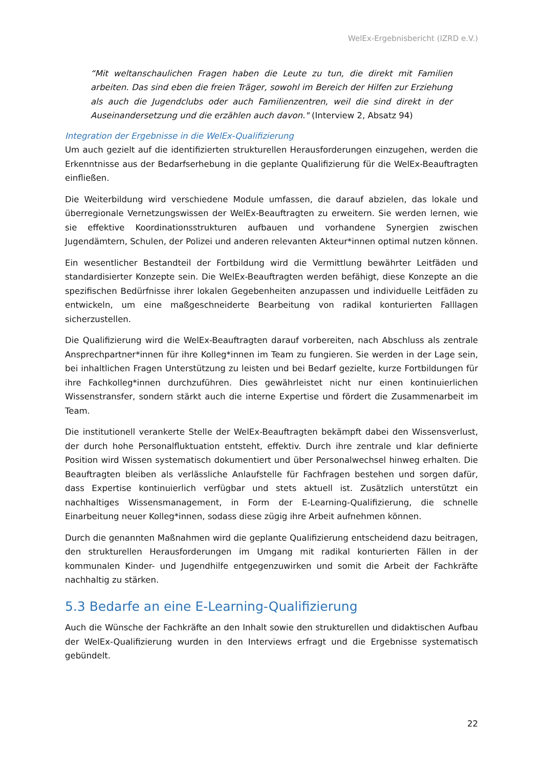WelEx-Ergebnisbericht (IZRD e.V.)
“Mit weltanschaulichen Fragen haben die Leute zu tun, die direkt mit Familien arbeiten. Das sind eben die freien Träger, sowohl im Bereich der Hilfen zur Erziehung als auch die Jugendclubs oder auch Familienzentren, weil die sind direkt in der Auseinandersetzung und die erzählen auch davon." (Interview 2, Absatz 94)
Integration der Ergebnisse in die WelEx-Qualifizierung
Um auch gezielt auf die identifizierten strukturellen Herausforderungen einzugehen, werden die Erkenntnisse aus der Bedarfserhebung in die geplante Qualifizierung für die WelEx-Beauftragten einfließen.
Die Weiterbildung wird verschiedene Module umfassen, die darauf abzielen, das lokale und überregionale Vernetzungswissen der WelEx-Beauftragten zu erweitern. Sie werden lernen, wie sie effektive Koordinationsstrukturen aufbauen und vorhandene Synergien zwischen Jugendämtern, Schulen, der Polizei und anderen relevanten Akteur*innen optimal nutzen können.
Ein wesentlicher Bestandteil der Fortbildung wird die Vermittlung bewährter Leitfäden und standardisierter Konzepte sein. Die WelEx-Beauftragten werden befähigt, diese Konzepte an die spezifischen Bedürfnisse ihrer lokalen Gegebenheiten anzupassen und individuelle Leitfäden zu entwickeln, um eine maßgeschneiderte Bearbeitung von radikal konturierten Falllagen sicherzustellen.
Die Qualifizierung wird die WelEx-Beauftragten darauf vorbereiten, nach Abschluss als zentrale Ansprechpartner*innen für ihre Kolleg*innen im Team zu fungieren. Sie werden in der Lage sein, bei inhaltlichen Fragen Unterstützung zu leisten und bei Bedarf gezielte, kurze Fortbildungen für ihre Fachkolleg*innen durchzuführen. Dies gewährleistet nicht nur einen kontinuierlichen Wissenstransfer, sondern stärkt auch die interne Expertise und fördert die Zusammenarbeit im Team.
Die institutionell verankerte Stelle der WelEx-Beauftragten bekämpft dabei den Wissensverlust, der durch hohe Personalfluktuation entsteht, effektiv. Durch ihre zentrale und klar definierte Position wird Wissen systematisch dokumentiert und über Personalwechsel hinweg erhalten. Die Beauftragten bleiben als verlässliche Anlaufstelle für Fachfragen bestehen und sorgen dafür, dass Expertise kontinuierlich verfügbar und stets aktuell ist. Zusätzlich unterstützt ein nachhaltiges Wissensmanagement, in Form der E-Learning-Qualifizierung, die schnelle Einarbeitung neuer Kolleg*innen, sodass diese zügig ihre Arbeit aufnehmen können.
Durch die genannten Maßnahmen wird die geplante Qualifizierung entscheidend dazu beitragen, den strukturellen Herausforderungen im Umgang mit radikal konturierten Fällen in der kommunalen Kinder- und Jugendhilfe entgegenzuwirken und somit die Arbeit der Fachkräfte nachhaltig zu stärken.
5.3 Bedarfe an eine E-Learning-Qualifizierung
Auch die Wünsche der Fachkräfte an den Inhalt sowie den strukturellen und didaktischen Aufbau der WelEx-Qualifizierung wurden in den Interviews erfragt und die Ergebnisse systematisch gebündelt.
22